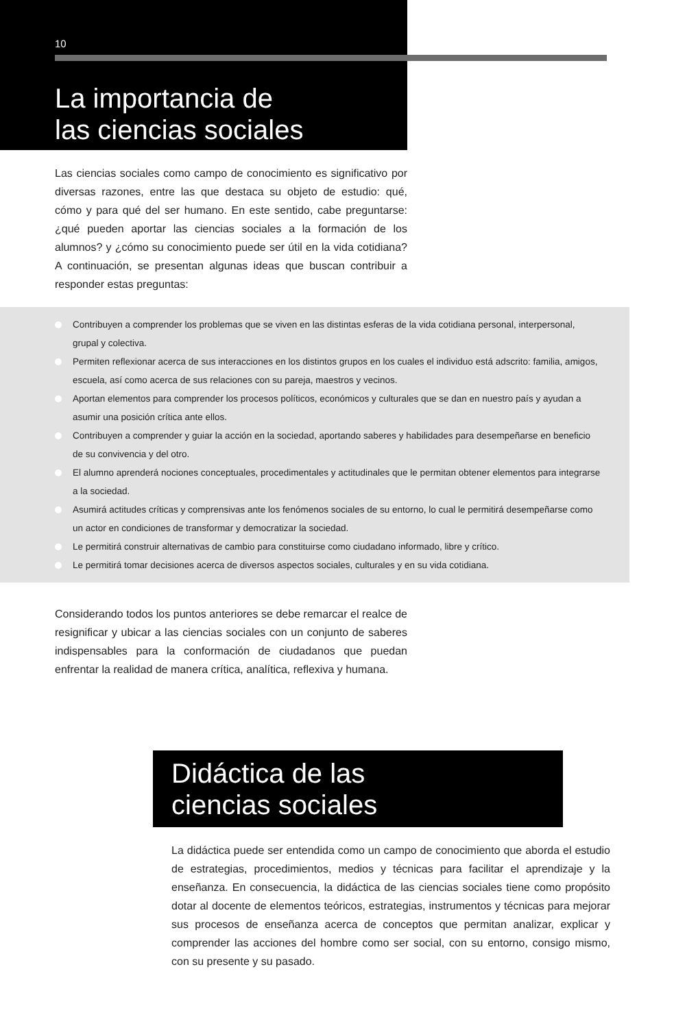10
La importancia de
las ciencias sociales
Las ciencias sociales como campo de conocimiento es significativo por diversas razones, entre las que destaca su objeto de estudio: qué, cómo y para qué del ser humano. En este sentido, cabe preguntarse: ¿qué pueden aportar las ciencias sociales a la formación de los alumnos? y ¿cómo su conocimiento puede ser útil en la vida cotidiana? A continuación, se presentan algunas ideas que buscan contribuir a responder estas preguntas:
Contribuyen a comprender los problemas que se viven en las distintas esferas de la vida cotidiana personal, interpersonal, grupal y colectiva.
Permiten reflexionar acerca de sus interacciones en los distintos grupos en los cuales el individuo está adscrito: familia, amigos, escuela, así como acerca de sus relaciones con su pareja, maestros y vecinos.
Aportan elementos para comprender los procesos políticos, económicos y culturales que se dan en nuestro país y ayudan a asumir una posición crítica ante ellos.
Contribuyen a comprender y guiar la acción en la sociedad, aportando saberes y habilidades para desempeñarse en beneficio de su convivencia y del otro.
El alumno aprenderá nociones conceptuales, procedimentales y actitudinales que le permitan obtener elementos para integrarse a la sociedad.
Asumirá actitudes críticas y comprensivas ante los fenómenos sociales de su entorno, lo cual le permitirá desempeñarse como un actor en condiciones de transformar y democratizar la sociedad.
Le permitirá construir alternativas de cambio para constituirse como ciudadano informado, libre y crítico.
Le permitirá tomar decisiones acerca de diversos aspectos sociales, culturales y en su vida cotidiana.
Considerando todos los puntos anteriores se debe remarcar el realce de resignificar y ubicar a las ciencias sociales con un conjunto de saberes indispensables para la conformación de ciudadanos que puedan enfrentar la realidad de manera crítica, analítica, reflexiva y humana.
Didáctica de las
ciencias sociales
La didáctica puede ser entendida como un campo de conocimiento que aborda el estudio de estrategias, procedimientos, medios y técnicas para facilitar el aprendizaje y la enseñanza. En consecuencia, la didáctica de las ciencias sociales tiene como propósito dotar al docente de elementos teóricos, estrategias, instrumentos y técnicas para mejorar sus procesos de enseñanza acerca de conceptos que permitan analizar, explicar y comprender las acciones del hombre como ser social, con su entorno, consigo mismo, con su presente y su pasado.